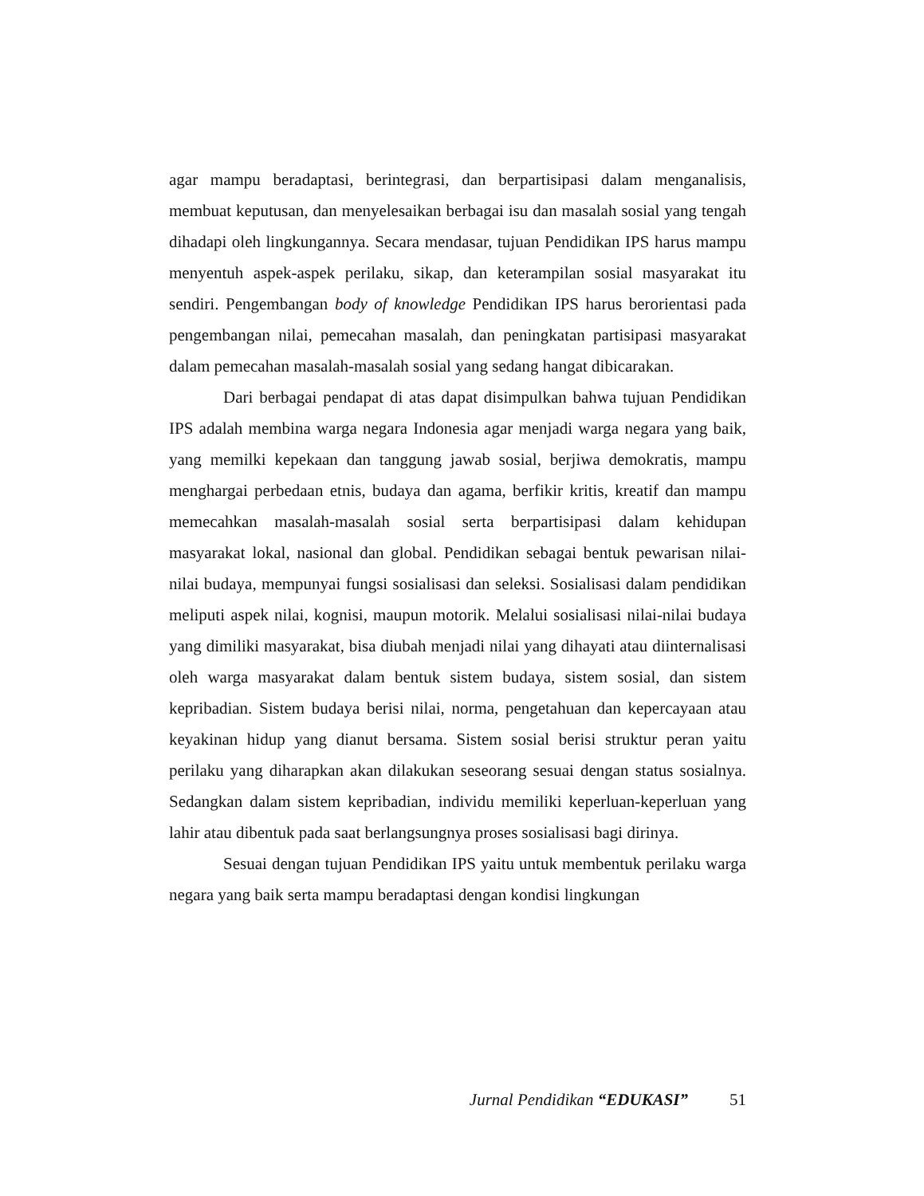agar mampu beradaptasi, berintegrasi, dan berpartisipasi dalam menganalisis, membuat keputusan, dan menyelesaikan berbagai isu dan masalah sosial yang tengah dihadapi oleh lingkungannya. Secara mendasar, tujuan Pendidikan IPS harus mampu menyentuh aspek-aspek perilaku, sikap, dan keterampilan sosial masyarakat itu sendiri. Pengembangan body of knowledge Pendidikan IPS harus berorientasi pada pengembangan nilai, pemecahan masalah, dan peningkatan partisipasi masyarakat dalam pemecahan masalah-masalah sosial yang sedang hangat dibicarakan.
Dari berbagai pendapat di atas dapat disimpulkan bahwa tujuan Pendidikan IPS adalah membina warga negara Indonesia agar menjadi warga negara yang baik, yang memilki kepekaan dan tanggung jawab sosial, berjiwa demokratis, mampu menghargai perbedaan etnis, budaya dan agama, berfikir kritis, kreatif dan mampu memecahkan masalah-masalah sosial serta berpartisipasi dalam kehidupan masyarakat lokal, nasional dan global. Pendidikan sebagai bentuk pewarisan nilai-nilai budaya, mempunyai fungsi sosialisasi dan seleksi. Sosialisasi dalam pendidikan meliputi aspek nilai, kognisi, maupun motorik. Melalui sosialisasi nilai-nilai budaya yang dimiliki masyarakat, bisa diubah menjadi nilai yang dihayati atau diinternalisasi oleh warga masyarakat dalam bentuk sistem budaya, sistem sosial, dan sistem kepribadian. Sistem budaya berisi nilai, norma, pengetahuan dan kepercayaan atau keyakinan hidup yang dianut bersama. Sistem sosial berisi struktur peran yaitu perilaku yang diharapkan akan dilakukan seseorang sesuai dengan status sosialnya. Sedangkan dalam sistem kepribadian, individu memiliki keperluan-keperluan yang lahir atau dibentuk pada saat berlangsungnya proses sosialisasi bagi dirinya.
Sesuai dengan tujuan Pendidikan IPS yaitu untuk membentuk perilaku warga negara yang baik serta mampu beradaptasi dengan kondisi lingkungan
Jurnal Pendidikan “EDUKASI” 51